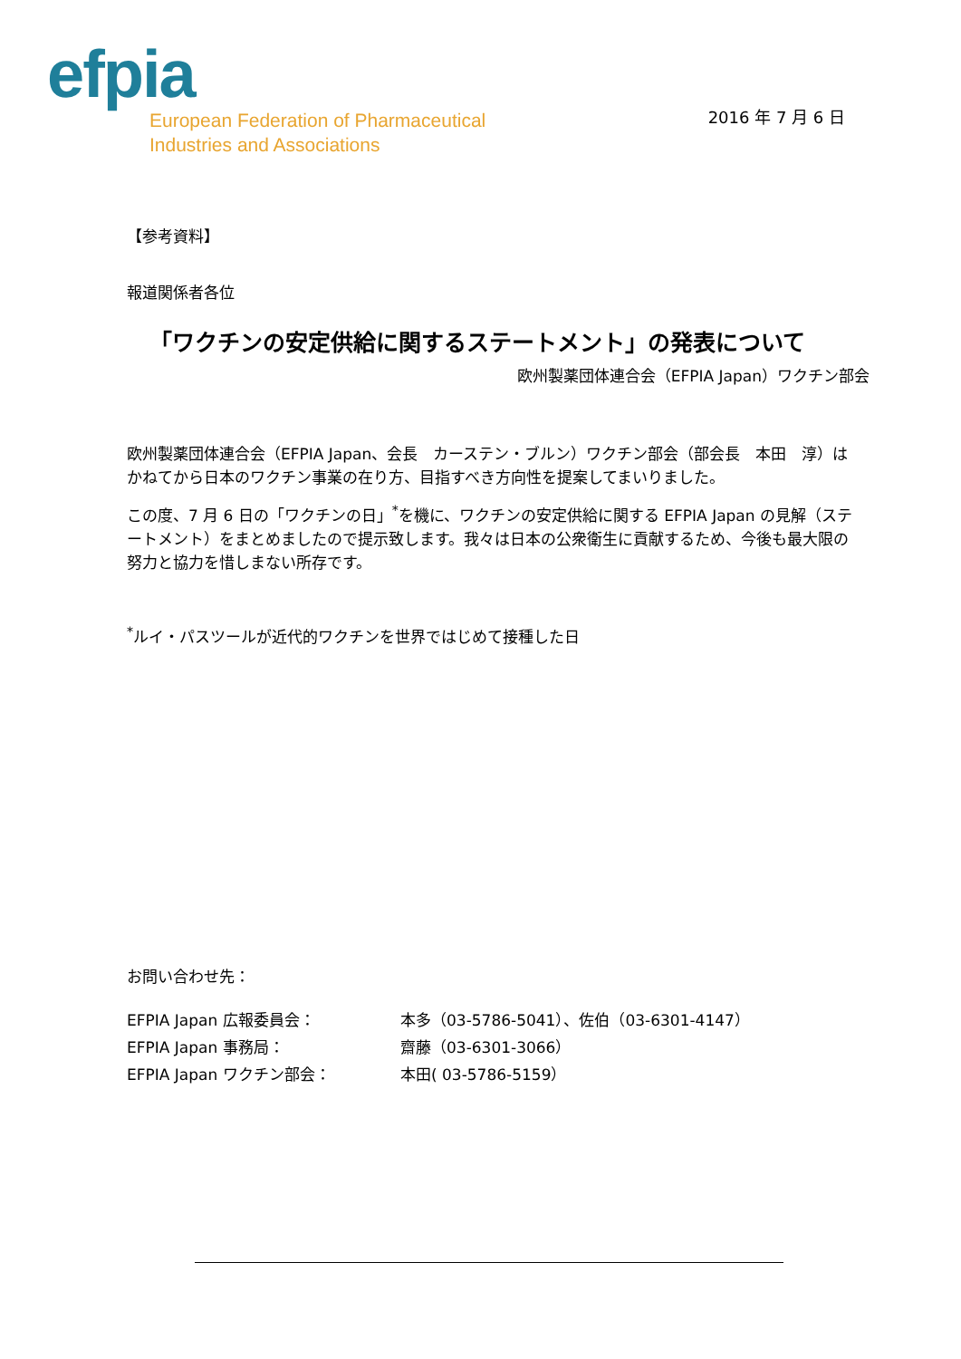efpia
European Federation of Pharmaceutical
Industries and Associations
2016 年 7 月 6 日
【参考資料】
報道関係者各位
「ワクチンの安定供給に関するステートメント」の発表について
欧州製薬団体連合会（EFPIA Japan）ワクチン部会
欧州製薬団体連合会（EFPIA Japan、会長　カーステン・ブルン）ワクチン部会（部会長　本田　淳）はかねてから日本のワクチン事業の在り方、目指すべき方向性を提案してまいりました。
この度、7 月 6 日の「ワクチンの日」<sup>*</sup>を機に、ワクチンの安定供給に関する EFPIA Japan の見解（ステートメント）をまとめましたので提示致します。我々は日本の公衆衛生に貢献するため、今後も最大限の努力と協力を惜しまない所存です。
<sup>*</sup> ルイ・パスツールが近代的ワクチンを世界ではじめて接種した日
お問い合わせ先：
| EFPIA Japan 広報委員会： | 本多（03-5786-5041）、佐伯（03-6301-4147） |
| EFPIA Japan 事務局： | 齋藤（03-6301-3066） |
| EFPIA Japan ワクチン部会： | 本田( 03-5786-5159） |